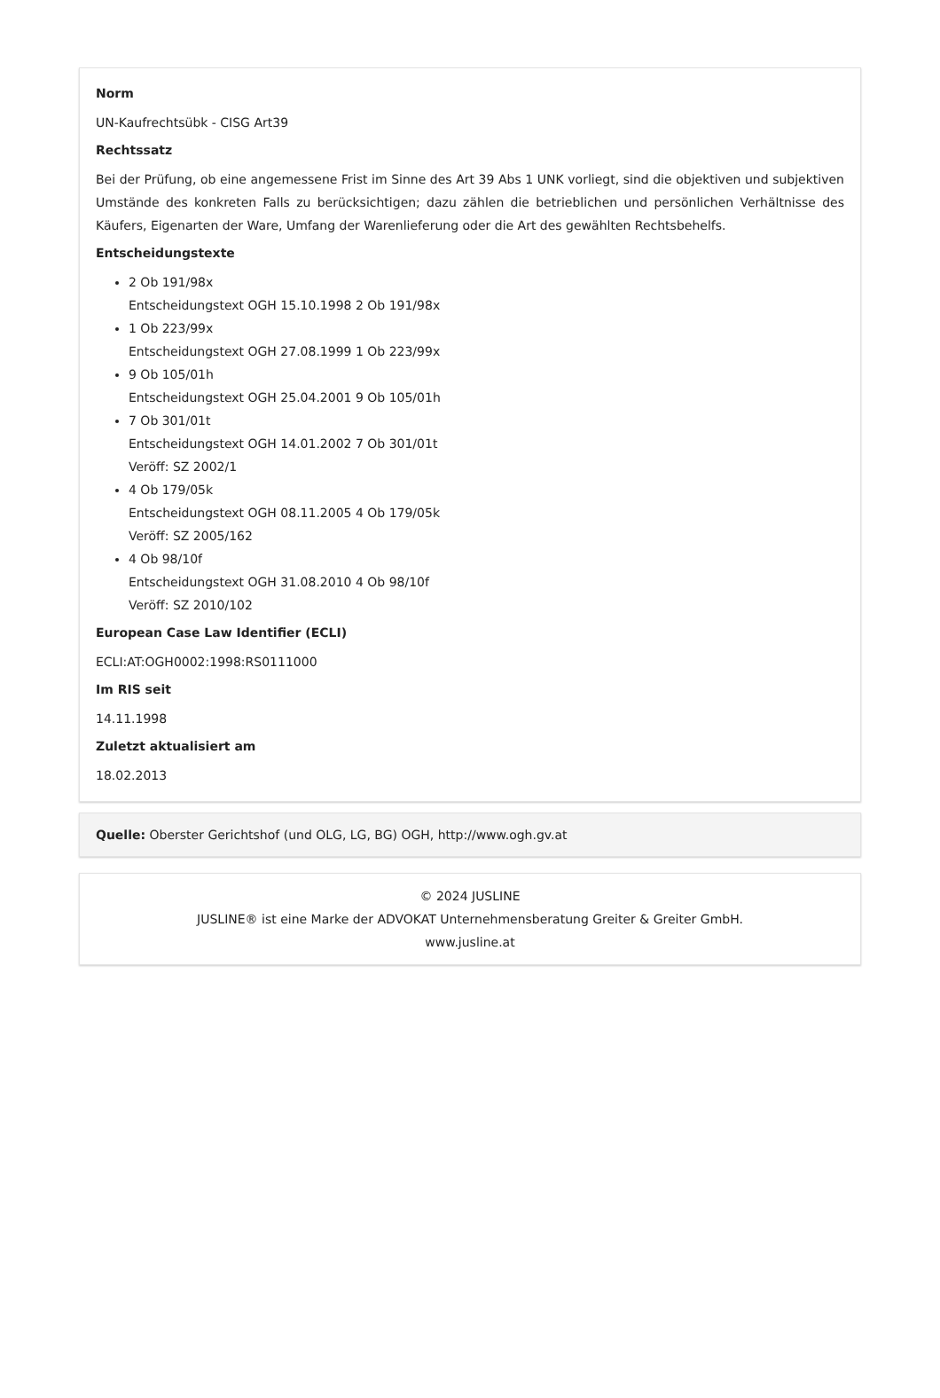Norm
UN-Kaufrechtsübk - CISG Art39
Rechtssatz
Bei der Prüfung, ob eine angemessene Frist im Sinne des Art 39 Abs 1 UNK vorliegt, sind die objektiven und subjektiven Umstände des konkreten Falls zu berücksichtigen; dazu zählen die betrieblichen und persönlichen Verhältnisse des Käufers, Eigenarten der Ware, Umfang der Warenlieferung oder die Art des gewählten Rechtsbehelfs.
Entscheidungstexte
2 Ob 191/98x
Entscheidungstext OGH 15.10.1998 2 Ob 191/98x
1 Ob 223/99x
Entscheidungstext OGH 27.08.1999 1 Ob 223/99x
9 Ob 105/01h
Entscheidungstext OGH 25.04.2001 9 Ob 105/01h
7 Ob 301/01t
Entscheidungstext OGH 14.01.2002 7 Ob 301/01t
Veröff: SZ 2002/1
4 Ob 179/05k
Entscheidungstext OGH 08.11.2005 4 Ob 179/05k
Veröff: SZ 2005/162
4 Ob 98/10f
Entscheidungstext OGH 31.08.2010 4 Ob 98/10f
Veröff: SZ 2010/102
European Case Law Identifier (ECLI)
ECLI:AT:OGH0002:1998:RS0111000
Im RIS seit
14.11.1998
Zuletzt aktualisiert am
18.02.2013
Quelle: Oberster Gerichtshof (und OLG, LG, BG) OGH, http://www.ogh.gv.at
© 2024 JUSLINE
JUSLINE® ist eine Marke der ADVOKAT Unternehmensberatung Greiter & Greiter GmbH.
www.jusline.at